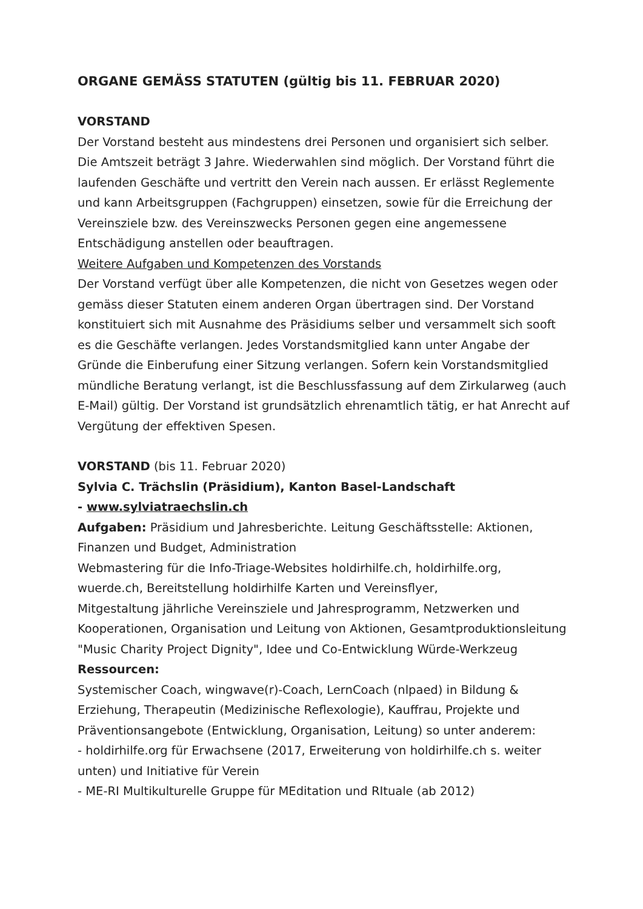ORGANE GEMÄSS STATUTEN (gültig bis 11. FEBRUAR 2020)
VORSTAND
Der Vorstand besteht aus mindestens drei Personen und organisiert sich selber. Die Amtszeit beträgt 3 Jahre. Wiederwahlen sind möglich. Der Vorstand führt die laufenden Geschäfte und vertritt den Verein nach aussen. Er erlässt Reglemente und kann Arbeitsgruppen (Fachgruppen) einsetzen, sowie für die Erreichung der Vereinsziele bzw. des Vereinszwecks Personen gegen eine angemessene Entschädigung anstellen oder beauftragen.
Weitere Aufgaben und Kompetenzen des Vorstands
Der Vorstand verfügt über alle Kompetenzen, die nicht von Gesetzes wegen oder gemäss dieser Statuten einem anderen Organ übertragen sind. Der Vorstand konstituiert sich mit Ausnahme des Präsidiums selber und versammelt sich sooft es die Geschäfte verlangen. Jedes Vorstandsmitglied kann unter Angabe der Gründe die Einberufung einer Sitzung verlangen. Sofern kein Vorstandsmitglied mündliche Beratung verlangt, ist die Beschlussfassung auf dem Zirkularweg (auch E-Mail) gültig. Der Vorstand ist grundsätzlich ehrenamtlich tätig, er hat Anrecht auf Vergütung der effektiven Spesen.
VORSTAND (bis 11. Februar 2020)
Sylvia C. Trächslin (Präsidium), Kanton Basel-Landschaft
- www.sylviatraechslin.ch
Aufgaben: Präsidium und Jahresberichte. Leitung Geschäftsstelle: Aktionen, Finanzen und Budget, Administration
Webmastering für die Info-Triage-Websites holdirhilfe.ch, holdirhilfe.org, wuerde.ch, Bereitstellung holdirhilfe Karten und Vereinsflyer,
Mitgestaltung jährliche Vereinsziele und Jahresprogramm, Netzwerken und Kooperationen, Organisation und Leitung von Aktionen, Gesamtproduktionsleitung "Music Charity Project Dignity", Idee und Co-Entwicklung Würde-Werkzeug
Ressourcen:
Systemischer Coach, wingwave(r)-Coach, LernCoach (nlpaed) in Bildung & Erziehung, Therapeutin (Medizinische Reflexologie), Kauffrau, Projekte und Präventionsangebote (Entwicklung, Organisation, Leitung) so unter anderem:
- holdirhilfe.org für Erwachsene (2017, Erweiterung von holdirhilfe.ch s. weiter unten) und Initiative für Verein
- ME-RI Multikulturelle Gruppe für MEditation und RItuale (ab 2012)